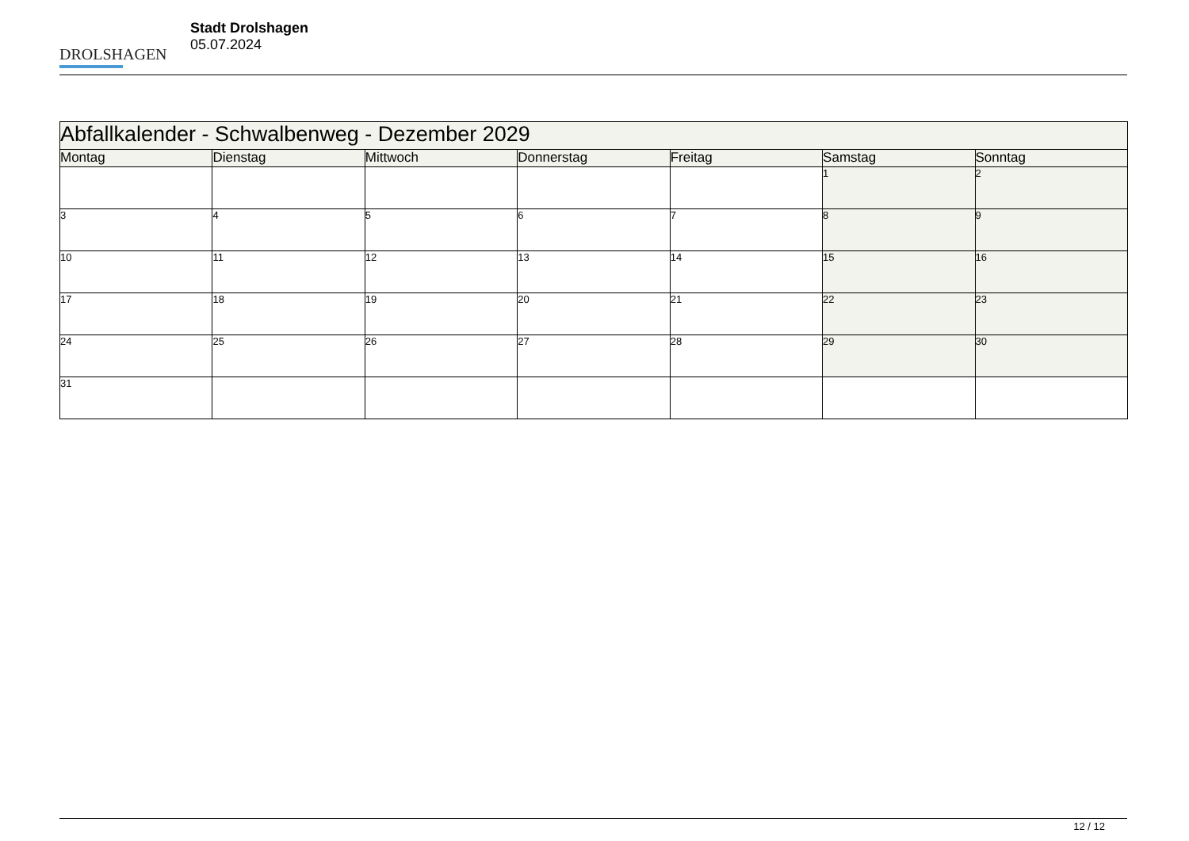DROLSHAGEN
Stadt Drolshagen
05.07.2024
| Abfallkalender - Schwalbenweg - Dezember 2029 | | | | | | |
| Montag | Dienstag | Mittwoch | Donnerstag | Freitag | Samstag | Sonntag |
| | | | | | 1 | 2 |
| 3 | 4 | 5 | 6 | 7 | 8 | 9 |
| 10 | 11 | 12 | 13 | 14 | 15 | 16 |
| 17 | 18 | 19 | 20 | 21 | 22 | 23 |
| 24 | 25 | 26 | 27 | 28 | 29 | 30 |
| 31 | | | | | | |
12 / 12